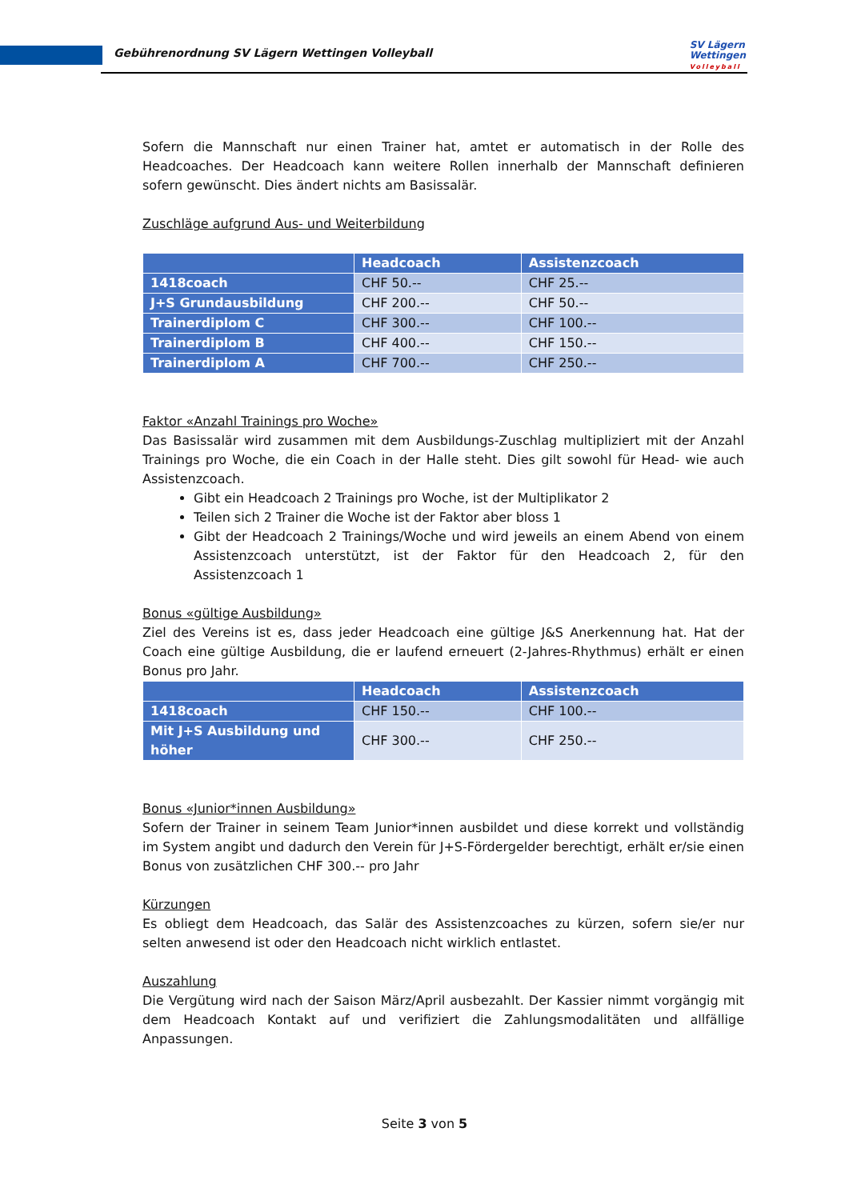Gebührenordnung SV Lägern Wettingen Volleyball
SV Lägern
Wettingen
Volleyball
Sofern die Mannschaft nur einen Trainer hat, amtet er automatisch in der Rolle des Headcoaches. Der Headcoach kann weitere Rollen innerhalb der Mannschaft definieren sofern gewünscht. Dies ändert nichts am Basissalär.
Zuschläge aufgrund Aus- und Weiterbildung
| | Headcoach | Assistenzcoach |
| --- | --- | --- |
| 1418coach | CHF 50.-- | CHF 25.-- |
| J+S Grundausbildung | CHF 200.-- | CHF 50.-- |
| Trainerdiplom C | CHF 300.-- | CHF 100.-- |
| Trainerdiplom B | CHF 400.-- | CHF 150.-- |
| Trainerdiplom A | CHF 700.-- | CHF 250.-- |
Faktor «Anzahl Trainings pro Woche»
Das Basissalär wird zusammen mit dem Ausbildungs-Zuschlag multipliziert mit der Anzahl Trainings pro Woche, die ein Coach in der Halle steht. Dies gilt sowohl für Head- wie auch Assistenzcoach.
Gibt ein Headcoach 2 Trainings pro Woche, ist der Multiplikator 2
Teilen sich 2 Trainer die Woche ist der Faktor aber bloss 1
Gibt der Headcoach 2 Trainings/Woche und wird jeweils an einem Abend von einem Assistenzcoach unterstützt, ist der Faktor für den Headcoach 2, für den Assistenzcoach 1
Bonus «gültige Ausbildung»
Ziel des Vereins ist es, dass jeder Headcoach eine gültige J&S Anerkennung hat. Hat der Coach eine gültige Ausbildung, die er laufend erneuert (2-Jahres-Rhythmus) erhält er einen Bonus pro Jahr.
| | Headcoach | Assistenzcoach |
| --- | --- | --- |
| 1418coach | CHF 150.-- | CHF 100.-- |
| Mit J+S Ausbildung und höher | CHF 300.-- | CHF 250.-- |
Bonus «Junior*innen Ausbildung»
Sofern der Trainer in seinem Team Junior*innen ausbildet und diese korrekt und vollständig im System angibt und dadurch den Verein für J+S-Fördergelder berechtigt, erhält er/sie einen Bonus von zusätzlichen CHF 300.-- pro Jahr
Kürzungen
Es obliegt dem Headcoach, das Salär des Assistenzcoaches zu kürzen, sofern sie/er nur selten anwesend ist oder den Headcoach nicht wirklich entlastet.
Auszahlung
Die Vergütung wird nach der Saison März/April ausbezahlt. Der Kassier nimmt vorgängig mit dem Headcoach Kontakt auf und verifiziert die Zahlungsmodalitäten und allfällige Anpassungen.
Seite 3 von 5